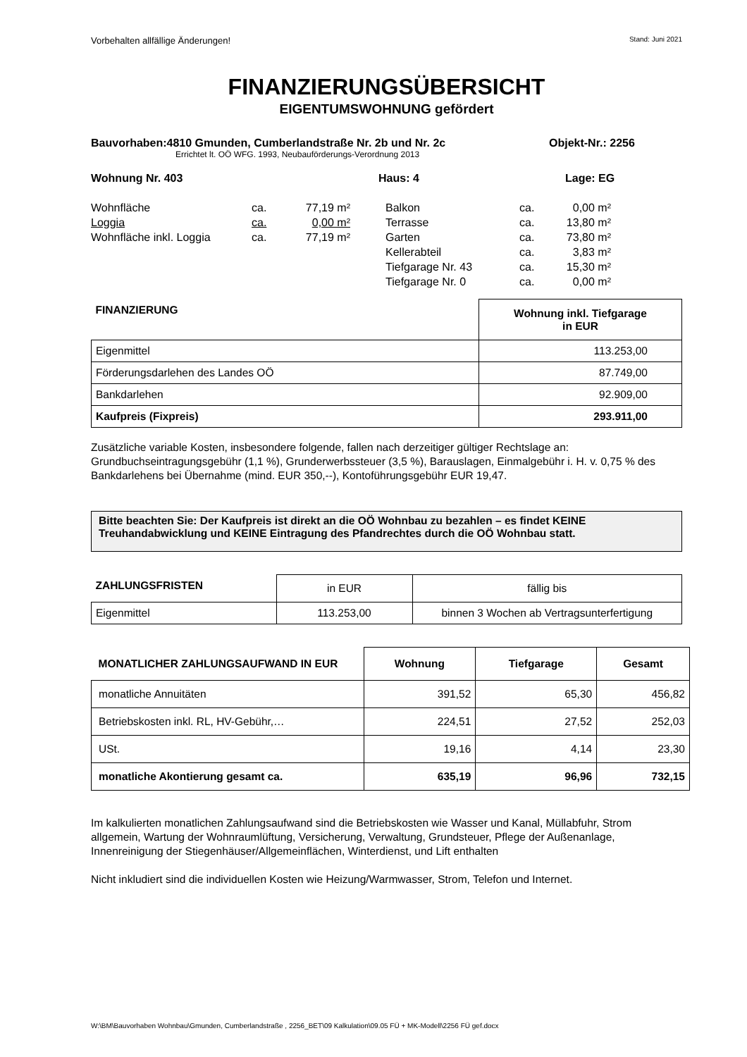Vorbehalten allfällige Änderungen! Stand: Juni 2021
FINANZIERUNGSÜBERSICHT
EIGENTUMSWOHNUNG gefördert
Bauvorhaben:4810 Gmunden, Cumberlandstraße Nr. 2b und Nr. 2c Objekt-Nr.: 2256
Errichtet lt. OÖ WFG. 1993, Neubauförderungs-Verordnung 2013
Wohnung Nr. 403 Haus: 4 Lage: EG
| Wohnfläche | ca. | 77,19 m² | | Balkon | ca. | 0,00 m² | |
| Loggia | ca. | 0,00 m² | | Terrasse | ca. | 13,80 m² | |
| Wohnfläche inkl. Loggia | ca. | 77,19 m² | | Garten | ca. | 73,80 m² | |
| | | | | Kellerabteil | ca. | 3,83 m² | |
| | | | | Tiefgarage Nr. 43 | ca. | 15,30 m² | |
| | | | | Tiefgarage Nr. 0 | ca. | 0,00 m² | |
| FINANZIERUNG | Wohnung inkl. Tiefgarage in EUR |
| --- | --- |
| Eigenmittel | 113.253,00 |
| Förderungsdarlehen des Landes OÖ | 87.749,00 |
| Bankdarlehen | 92.909,00 |
| Kaufpreis (Fixpreis) | 293.911,00 |
Zusätzliche variable Kosten, insbesondere folgende, fallen nach derzeitiger gültiger Rechtslage an: Grundbuchseintragungsgebühr (1,1 %), Grunderwerbssteuer (3,5 %), Barauslagen, Einmalgebühr i. H. v. 0,75 % des Bankdarlehens bei Übernahme (mind. EUR 350,--), Kontoführungsgebühr EUR 19,47.
Bitte beachten Sie: Der Kaufpreis ist direkt an die OÖ Wohnbau zu bezahlen – es findet KEINE Treuhandabwicklung und KEINE Eintragung des Pfandrechtes durch die OÖ Wohnbau statt.
| ZAHLUNGSFRISTEN | in EUR | fällig bis |
| Eigenmittel | 113.253,00 | binnen 3 Wochen ab Vertragsunterfertigung |
| MONATLICHER ZAHLUNGSAUFWAND IN EUR | Wohnung | Tiefgarage | Gesamt |
| --- | --- | --- | --- |
| monatliche Annuitäten | 391,52 | 65,30 | 456,82 |
| Betriebskosten inkl. RL, HV-Gebühr,… | 224,51 | 27,52 | 252,03 |
| USt. | 19,16 | 4,14 | 23,30 |
| monatliche Akontierung gesamt ca. | 635,19 | 96,96 | 732,15 |
Im kalkulierten monatlichen Zahlungsaufwand sind die Betriebskosten wie Wasser und Kanal, Müllabfuhr, Strom allgemein, Wartung der Wohnraumlüftung, Versicherung, Verwaltung, Grundsteuer, Pflege der Außenanlage, Innenreinigung der Stiegenhäuser/Allgemeinflächen, Winterdienst, und Lift enthalten
Nicht inkludiert sind die individuellen Kosten wie Heizung/Warmwasser, Strom, Telefon und Internet.
W:\BM\Bauvorhaben Wohnbau\Gmunden, Cumberlandstraße , 2256_BET\09 Kalkulation\09.05 FÜ + MK-Modell\2256 FÜ gef.docx